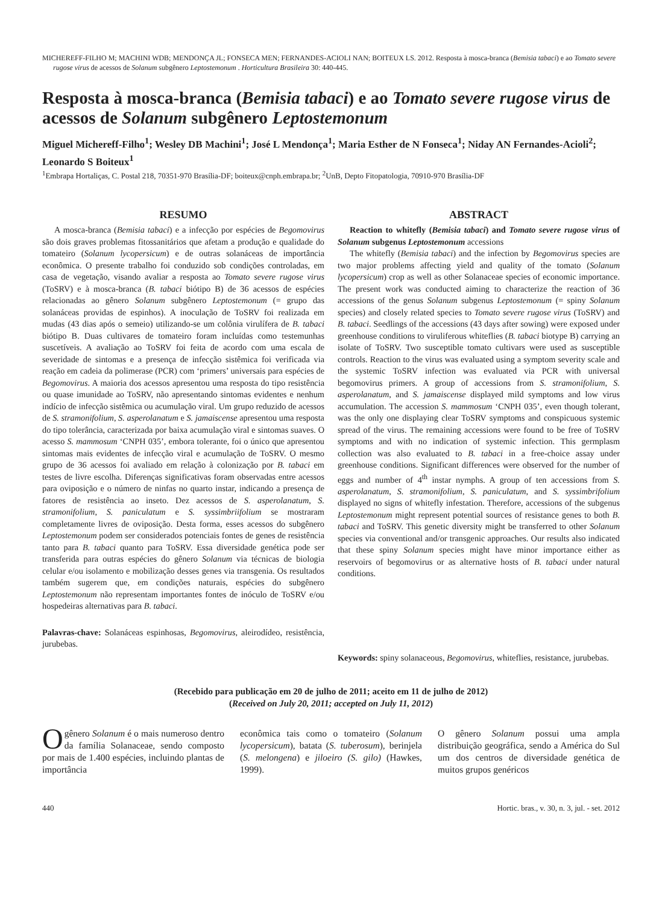MICHEREFF-FILHO M; MACHINI WDB; MENDONÇA JL; FONSECA MEN; FERNANDES-ACIOLI NAN; BOITEUX LS. 2012. Resposta à mosca-branca (Bemisia tabaci) e ao Tomato severe rugose virus de acessos de Solanum subgênero Leptostemonum . Horticultura Brasileira 30: 440-445.
Resposta à mosca-branca (Bemisia tabaci) e ao Tomato severe rugose virus de acessos de Solanum subgênero Leptostemonum
Miguel Michereff-Filho<sup>1</sup>; Wesley DB Machini<sup>1</sup>; José L Mendonça<sup>1</sup>; Maria Esther de N Fonseca<sup>1</sup>; Niday AN Fernandes-Acioli<sup>2</sup>; Leonardo S Boiteux<sup>1</sup>
<sup>1</sup> Embrapa Hortaliças, C. Postal 218, 70351-970 Brasília-DF; boiteux@cnph.embrapa.br; <sup>2</sup>UnB, Depto Fitopatologia, 70910-970 Brasília-DF
RESUMO
A mosca-branca (Bemisia tabaci) e a infecção por espécies de Begomovirus são dois graves problemas fitossanitários que afetam a produção e qualidade do tomateiro (Solanum lycopersicum) e de outras solanáceas de importância econômica. O presente trabalho foi conduzido sob condições controladas, em casa de vegetação, visando avaliar a resposta ao Tomato severe rugose virus (ToSRV) e à mosca-branca (B. tabaci biótipo B) de 36 acessos de espécies relacionadas ao gênero Solanum subgênero Leptostemonum (= grupo das solanáceas providas de espinhos). A inoculação de ToSRV foi realizada em mudas (43 dias após o semeio) utilizando-se um colônia virulífera de B. tabaci biótipo B. Duas cultivares de tomateiro foram incluídas como testemunhas suscetíveis. A avaliação ao ToSRV foi feita de acordo com uma escala de severidade de sintomas e a presença de infecção sistêmica foi verificada via reação em cadeia da polimerase (PCR) com ‘primers’ universais para espécies de Begomovirus. A maioria dos acessos apresentou uma resposta do tipo resistência ou quase imunidade ao ToSRV, não apresentando sintomas evidentes e nenhum indício de infecção sistêmica ou acumulação viral. Um grupo reduzido de acessos de S. stramonifolium, S. asperolanatum e S. jamaiscense apresentou uma resposta do tipo tolerância, caracterizada por baixa acumulação viral e sintomas suaves. O acesso S. mammosum ‘CNPH 035’, embora tolerante, foi o único que apresentou sintomas mais evidentes de infecção viral e acumulação de ToSRV. O mesmo grupo de 36 acessos foi avaliado em relação à colonização por B. tabaci em testes de livre escolha. Diferenças significativas foram observadas entre acessos para oviposição e o número de ninfas no quarto instar, indicando a presença de fatores de resistência ao inseto. Dez acessos de S. asperolanatum, S. stramonifolium, S. paniculatum e S. syssimbriifolium se mostraram completamente livres de oviposição. Desta forma, esses acessos do subgênero Leptostemonum podem ser considerados potenciais fontes de genes de resistência tanto para B. tabaci quanto para ToSRV. Essa diversidade genética pode ser transferida para outras espécies do gênero Solanum via técnicas de biologia celular e/ou isolamento e mobilização desses genes via transgenia. Os resultados também sugerem que, em condições naturais, espécies do subgênero Leptostemonum não representam importantes fontes de inóculo de ToSRV e/ou hospedeiras alternativas para B. tabaci.
Palavras-chave: Solanáceas espinhosas, Begomovirus, aleirodídeo, resistência, jurubebas.
ABSTRACT
Reaction to whitefly (Bemisia tabaci) and Tomato severe rugose virus of Solanum subgenus Leptostemonum accessions
The whitefly (Bemisia tabaci) and the infection by Begomovirus species are two major problems affecting yield and quality of the tomato (Solanum lycopersicum) crop as well as other Solanaceae species of economic importance. The present work was conducted aiming to characterize the reaction of 36 accessions of the genus Solanum subgenus Leptostemonum (= spiny Solanum species) and closely related species to Tomato severe rugose virus (ToSRV) and B. tabaci. Seedlings of the accessions (43 days after sowing) were exposed under greenhouse conditions to viruliferous whiteflies (B. tabaci biotype B) carrying an isolate of ToSRV. Two susceptible tomato cultivars were used as susceptible controls. Reaction to the virus was evaluated using a symptom severity scale and the systemic ToSRV infection was evaluated via PCR with universal begomovirus primers. A group of accessions from S. stramonifolium, S. asperolanatum, and S. jamaiscense displayed mild symptoms and low virus accumulation. The accession S. mammosum ‘CNPH 035’, even though tolerant, was the only one displaying clear ToSRV symptoms and conspicuous systemic spread of the virus. The remaining accessions were found to be free of ToSRV symptoms and with no indication of systemic infection. This germplasm collection was also evaluated to B. tabaci in a free-choice assay under greenhouse conditions. Significant differences were observed for the number of eggs and number of 4<sup>th</sup> instar nymphs. A group of ten accessions from S. asperolanatum, S. stramonifolium, S. paniculatum, and S. syssimbrifolium displayed no signs of whitefly infestation. Therefore, accessions of the subgenus Leptostemonum might represent potential sources of resistance genes to both B. tabaci and ToSRV. This genetic diversity might be transferred to other Solanum species via conventional and/or transgenic approaches. Our results also indicated that these spiny Solanum species might have minor importance either as reservoirs of begomovirus or as alternative hosts of B. tabaci under natural conditions.
Keywords: spiny solanaceous, Begomovirus, whiteflies, resistance, jurubebas.
(Recebido para publicação em 20 de julho de 2011; aceito em 11 de julho de 2012)
(Received on July 20, 2011; accepted on July 11, 2012)
O gênero Solanum é o mais numeroso dentro da família Solanaceae, sendo composto por mais de 1.400 espécies, incluindo plantas de importância
econômica tais como o tomateiro (Solanum lycopersicum), batata (S. tuberosum), berinjela (S. melongena) e jiloeiro (S. gilo) (Hawkes, 1999).
O gênero Solanum possui uma ampla distribuição geográfica, sendo a América do Sul um dos centros de diversidade genética de muitos grupos genéricos
440 Hortic. bras., v. 30, n. 3, jul. - set. 2012